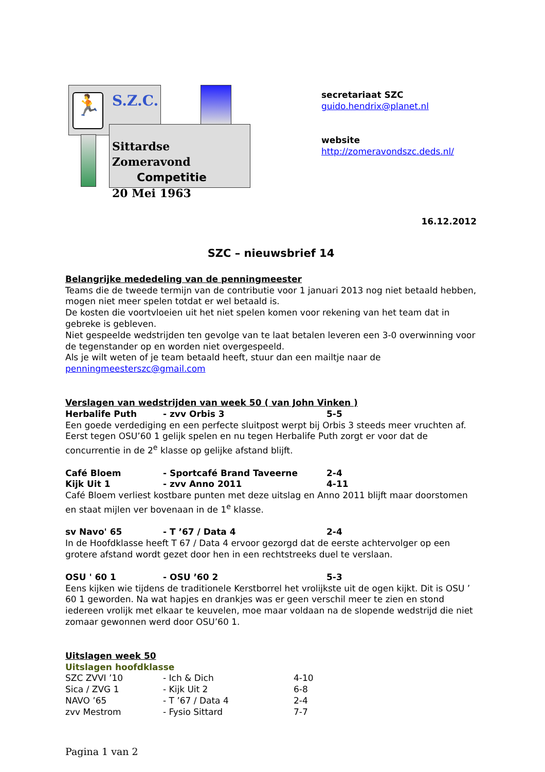🏃 S.Z.C.
Sittardse Zomeravond
Competitie
20 Mei 1963
secretariaat SZC
guido.hendrix@planet.nl
website
http://zomeravondszc.deds.nl/
16.12.2012
SZC – nieuwsbrief 14
Belangrijke mededeling van de penningmeester
Teams die de tweede termijn van de contributie voor 1 januari 2013 nog niet betaald hebben, mogen niet meer spelen totdat er wel betaald is.
De kosten die voortvloeien uit het niet spelen komen voor rekening van het team dat in gebreke is gebleven.
Niet gespeelde wedstrijden ten gevolge van te laat betalen leveren een 3-0 overwinning voor de tegenstander op en worden niet overgespeeld.
Als je wilt weten of je team betaald heeft, stuur dan een mailtje naar de
penningmeesterszc@gmail.com
Verslagen van wedstrijden van week 50 ( van John Vinken )
| Herbalife Puth | - zvv Orbis 3 | 5-5 |
Een goede verdediging en een perfecte sluitpost werpt bij Orbis 3 steeds meer vruchten af. Eerst tegen OSU’60 1 gelijk spelen en nu tegen Herbalife Puth zorgt er voor dat de concurrentie in de 2<sup>e</sup> klasse op gelijke afstand blijft.
| Café Bloem | - Sportcafé Brand Taveerne | 2-4 |
| Kijk Uit 1 | - zvv Anno 2011 | 4-11 |
Café Bloem verliest kostbare punten met deze uitslag en Anno 2011 blijft maar doorstomen en staat mijlen ver bovenaan in de 1<sup>e</sup> klasse.
| sv Navo' 65 | - T ’67 / Data 4 | 2-4 |
In de Hoofdklasse heeft T 67 / Data 4 ervoor gezorgd dat de eerste achtervolger op een grotere afstand wordt gezet door hen in een rechtstreeks duel te verslaan.
| OSU ' 60 1 | - OSU ’60 2 | 5-3 |
Eens kijken wie tijdens de traditionele Kerstborrel het vrolijkste uit de ogen kijkt. Dit is OSU ’ 60 1 geworden. Na wat hapjes en drankjes was er geen verschil meer te zien en stond iedereen vrolijk met elkaar te keuvelen, moe maar voldaan na de slopende wedstrijd die niet zomaar gewonnen werd door OSU’60 1.
Uitslagen week 50
Uitslagen hoofdklasse
| SZC ZVVI ’10 | - Ich & Dich | 4-10 |
| Sica / ZVG 1 | - Kijk Uit 2 | 6-8 |
| NAVO ’65 | - T ’67 / Data 4 | 2-4 |
| zvv Mestrom | - Fysio Sittard | 7-7 |
Pagina 1 van 2